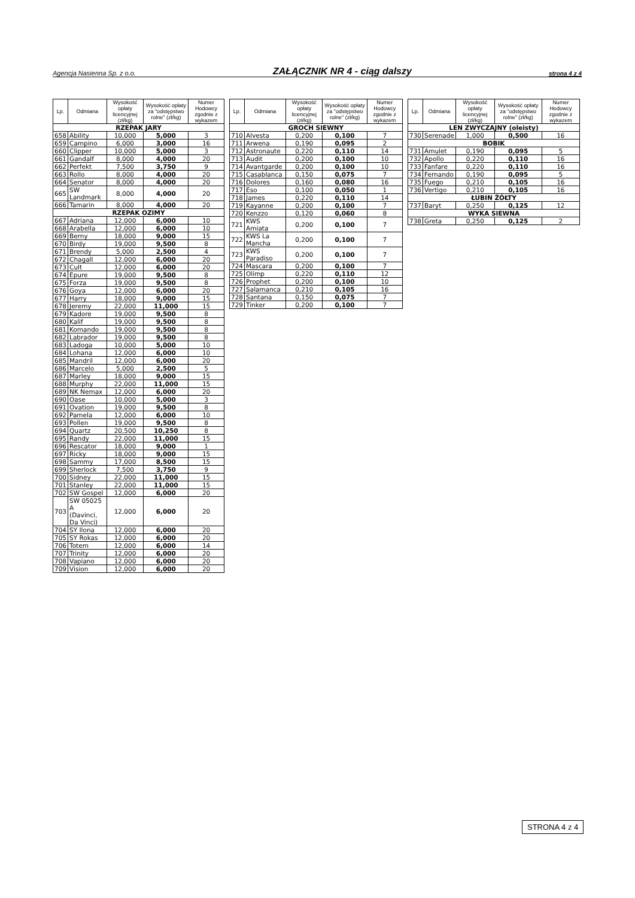Agencja Nasienna Sp. z o.o. ZAŁĄCZNIK NR 4 - ciąg dalszy strona 4 z 4
| Lp. | Odmiana | Wysokość opłaty licencyjnej (zł/kg) | Wysokość opłaty za "odstępstwo rolne" (zł/kg) | Numer Hodowcy zgodnie z wykazem |
| --- | --- | --- | --- | --- |
| RZEPAK JARY | | | | |
| 658 | Ability | 10,000 | 5,000 | 3 |
| 659 | Campino | 6,000 | 3,000 | 16 |
| 660 | Clipper | 10,000 | 5,000 | 3 |
| 661 | Gandalf | 8,000 | 4,000 | 20 |
| 662 | Perfekt | 7,500 | 3,750 | 9 |
| 663 | Rollo | 8,000 | 4,000 | 20 |
| 664 | Senator | 8,000 | 4,000 | 20 |
| 665 | SW Landmark | 8,000 | 4,000 | 20 |
| 666 | Tamarin | 8,000 | 4,000 | 20 |
| RZEPAK OZIMY | | | | |
| 667 | Adriana | 12,000 | 6,000 | 10 |
| 668 | Arabella | 12,000 | 6,000 | 10 |
| 669 | Berny | 18,000 | 9,000 | 15 |
| 670 | Birdy | 19,000 | 9,500 | 8 |
| 671 | Brendy | 5,000 | 2,500 | 4 |
| 672 | Chagall | 12,000 | 6,000 | 20 |
| 673 | Cult | 12,000 | 6,000 | 20 |
| 674 | Epure | 19,000 | 9,500 | 8 |
| 675 | Forza | 19,000 | 9,500 | 8 |
| 676 | Goya | 12,000 | 6,000 | 20 |
| 677 | Harry | 18,000 | 9,000 | 15 |
| 678 | Jeremy | 22,000 | 11,000 | 15 |
| 679 | Kadore | 19,000 | 9,500 | 8 |
| 680 | Kalif | 19,000 | 9,500 | 8 |
| 681 | Komando | 19,000 | 9,500 | 8 |
| 682 | Labrador | 19,000 | 9,500 | 8 |
| 683 | Ladoga | 10,000 | 5,000 | 10 |
| 684 | Lohana | 12,000 | 6,000 | 10 |
| 685 | Mandril | 12,000 | 6,000 | 20 |
| 686 | Marcelo | 5,000 | 2,500 | 5 |
| 687 | Marley | 18,000 | 9,000 | 15 |
| 688 | Murphy | 22,000 | 11,000 | 15 |
| 689 | NK Nemax | 12,000 | 6,000 | 20 |
| 690 | Oase | 10,000 | 5,000 | 3 |
| 691 | Ovation | 19,000 | 9,500 | 8 |
| 692 | Pamela | 12,000 | 6,000 | 10 |
| 693 | Pollen | 19,000 | 9,500 | 8 |
| 694 | Quartz | 20,500 | 10,250 | 8 |
| 695 | Randy | 22,000 | 11,000 | 15 |
| 696 | Rescator | 18,000 | 9,000 | 1 |
| 697 | Ricky | 18,000 | 9,000 | 15 |
| 698 | Sammy | 17,000 | 8,500 | 15 |
| 699 | Sherlock | 7,500 | 3,750 | 9 |
| 700 | Sidney | 22,000 | 11,000 | 15 |
| 701 | Stanley | 22,000 | 11,000 | 15 |
| 702 | SW Gospel | 12,000 | 6,000 | 20 |
| 703 | SW 05025 A (Davinci, Da Vinci) | 12,000 | 6,000 | 20 |
| 704 | SY Ilona | 12,000 | 6,000 | 20 |
| 705 | SY Rokas | 12,000 | 6,000 | 20 |
| 706 | Totem | 12,000 | 6,000 | 14 |
| 707 | Trinity | 12,000 | 6,000 | 20 |
| 708 | Vapiano | 12,000 | 6,000 | 20 |
| 709 | Vision | 12,000 | 6,000 | 20 |
| Lp. | Odmiana | Wysokość opłaty licencyjnej (zł/kg) | Wysokość opłaty za "odstępstwo rolne" (zł/kg) | Numer Hodowcy zgodnie z wykazem |
| --- | --- | --- | --- | --- |
| GROCH SIEWNY | | | | |
| 710 | Alvesta | 0,200 | 0,100 | 7 |
| 711 | Arwena | 0,190 | 0,095 | 2 |
| 712 | Astronaute | 0,220 | 0,110 | 14 |
| 713 | Audit | 0,200 | 0,100 | 10 |
| 714 | Avantgarde | 0,200 | 0,100 | 10 |
| 715 | Casablanca | 0,150 | 0,075 | 7 |
| 716 | Dolores | 0,160 | 0,080 | 16 |
| 717 | Eso | 0,100 | 0,050 | 1 |
| 718 | James | 0,220 | 0,110 | 14 |
| 719 | Kayanne | 0,200 | 0,100 | 7 |
| 720 | Kenzzo | 0,120 | 0,060 | 8 |
| 721 | KWS Amiata | 0,200 | 0,100 | 7 |
| 722 | KWS La Mancha | 0,200 | 0,100 | 7 |
| 723 | KWS Paradiso | 0,200 | 0,100 | 7 |
| 724 | Mascara | 0,200 | 0,100 | 7 |
| 725 | Olimp | 0,220 | 0,110 | 12 |
| 726 | Prophet | 0,200 | 0,100 | 10 |
| 727 | Salamanca | 0,210 | 0,105 | 16 |
| 728 | Santana | 0,150 | 0,075 | 7 |
| 729 | Tinker | 0,200 | 0,100 | 7 |
| Lp. | Odmiana | Wysokość opłaty licencyjnej (zł/kg) | Wysokość opłaty za "odstępstwo rolne" (zł/kg) | Numer Hodowcy zgodnie z wykazem |
| --- | --- | --- | --- | --- |
| LEN ZWYCZAJNY (oleisty) | | | | |
| 730 | Serenade | 1,000 | 0,500 | 16 |
| BOBIK | | | | |
| 731 | Amulet | 0,190 | 0,095 | 5 |
| 732 | Apollo | 0,220 | 0,110 | 16 |
| 733 | Fanfare | 0,220 | 0,110 | 16 |
| 734 | Fernando | 0,190 | 0,095 | 5 |
| 735 | Fuego | 0,210 | 0,105 | 16 |
| 736 | Vertigo | 0,210 | 0,105 | 16 |
| ŁUBIN ŻÓŁTY | | | | |
| 737 | Baryt | 0,250 | 0,125 | 12 |
| WYKA SIEWNA | | | | |
| 738 | Greta | 0,250 | 0,125 | 2 |
STRONA 4 z 4